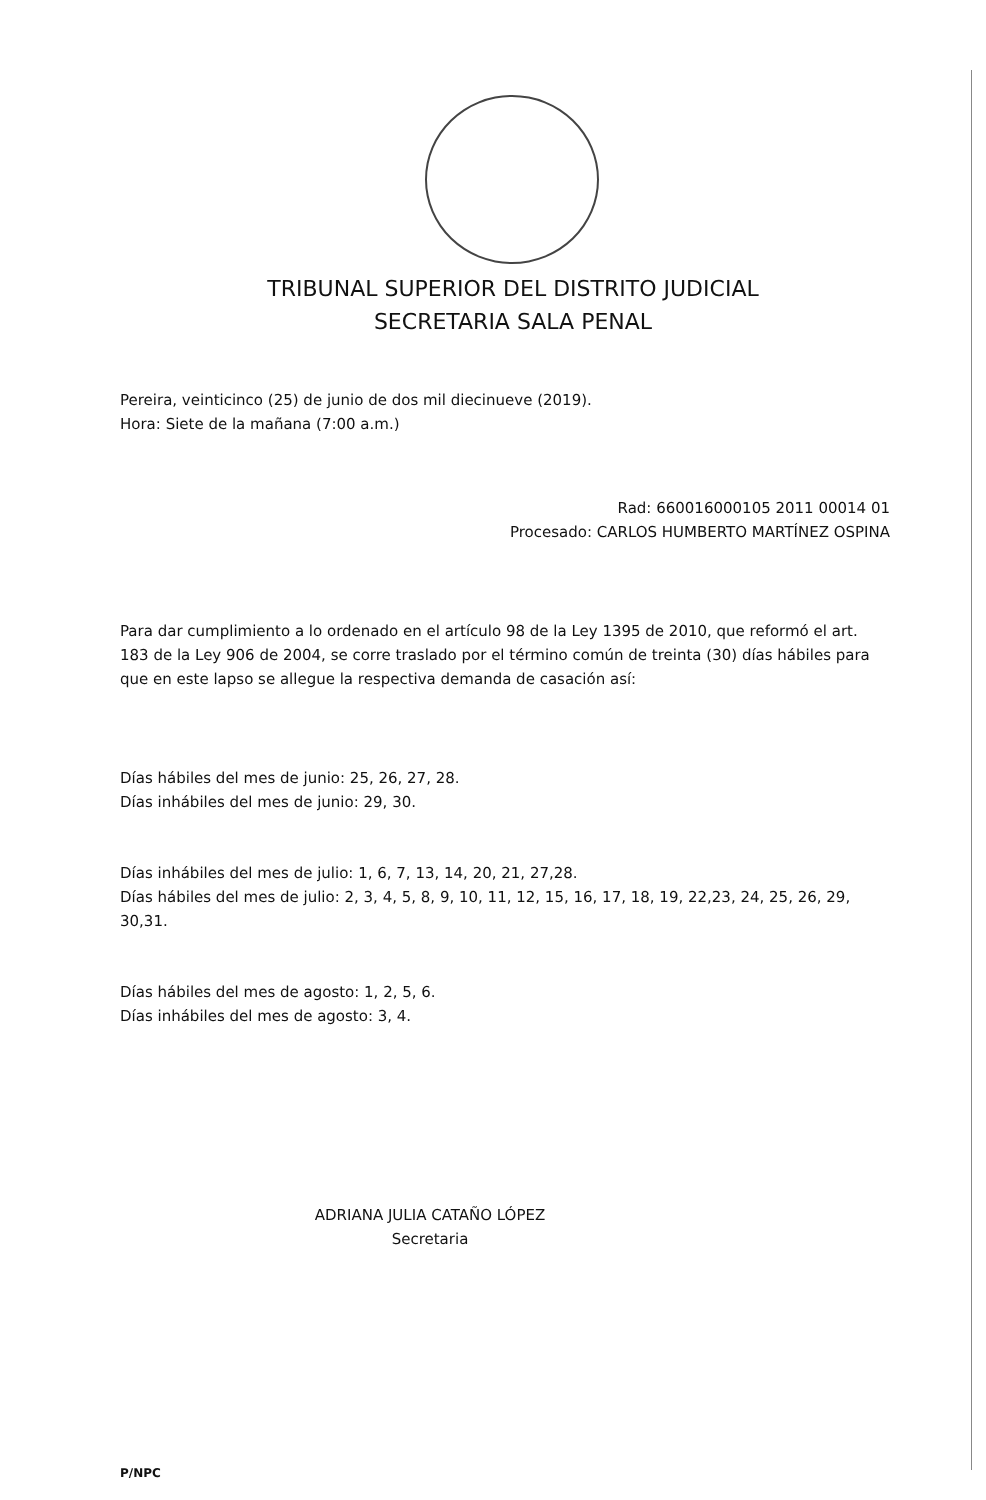TRIBUNAL SUPERIOR DEL DISTRITO JUDICIAL
SECRETARIA SALA PENAL
Pereira, veinticinco (25) de junio de dos mil diecinueve (2019).
Hora: Siete de la mañana (7:00 a.m.)
Rad: 660016000105 2011 00014 01
Procesado: CARLOS HUMBERTO MARTÍNEZ OSPINA
Para dar cumplimiento a lo ordenado en el artículo 98 de la Ley 1395 de 2010, que reformó el art. 183 de la Ley 906 de 2004, se corre traslado por el término común de treinta (30) días hábiles para que en este lapso se allegue la respectiva demanda de casación así:
Días hábiles del mes de junio: 25, 26, 27, 28.
Días inhábiles del mes de junio: 29, 30.
Días inhábiles del mes de julio: 1, 6, 7, 13, 14, 20, 21, 27,28.
Días hábiles del mes de julio: 2, 3, 4, 5, 8, 9, 10, 11, 12, 15, 16, 17, 18, 19, 22,23, 24, 25, 26, 29, 30,31.
Días hábiles del mes de agosto: 1, 2, 5, 6.
Días inhábiles del mes de agosto: 3, 4.
ADRIANA JULIA CATAÑO LÓPEZ
Secretaria
P/NPC